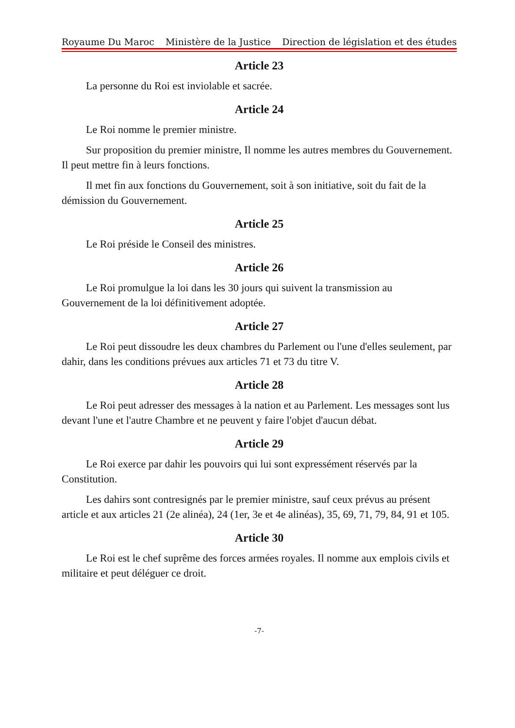Royaume Du Maroc Ministère de la Justice Direction de législation et des études
Article 23
La personne du Roi est inviolable et sacrée.
Article 24
Le Roi nomme le premier ministre.
Sur proposition du premier ministre, Il nomme les autres membres du Gouvernement. Il peut mettre fin à leurs fonctions.
Il met fin aux fonctions du Gouvernement, soit à son initiative, soit du fait de la démission du Gouvernement.
Article 25
Le Roi préside le Conseil des ministres.
Article 26
Le Roi promulgue la loi dans les 30 jours qui suivent la transmission au Gouvernement de la loi définitivement adoptée.
Article 27
Le Roi peut dissoudre les deux chambres du Parlement ou l'une d'elles seulement, par dahir, dans les conditions prévues aux articles 71 et 73 du titre V.
Article 28
Le Roi peut adresser des messages à la nation et au Parlement. Les messages sont lus devant l'une et l'autre Chambre et ne peuvent y faire l'objet d'aucun débat.
Article 29
Le Roi exerce par dahir les pouvoirs qui lui sont expressément réservés par la Constitution.
Les dahirs sont contresignés par le premier ministre, sauf ceux prévus au présent article et aux articles 21 (2e alinéa), 24 (1er, 3e et 4e alinéas), 35, 69, 71, 79, 84, 91 et 105.
Article 30
Le Roi est le chef suprême des forces armées royales. Il nomme aux emplois civils et militaire et peut déléguer ce droit.
-7-